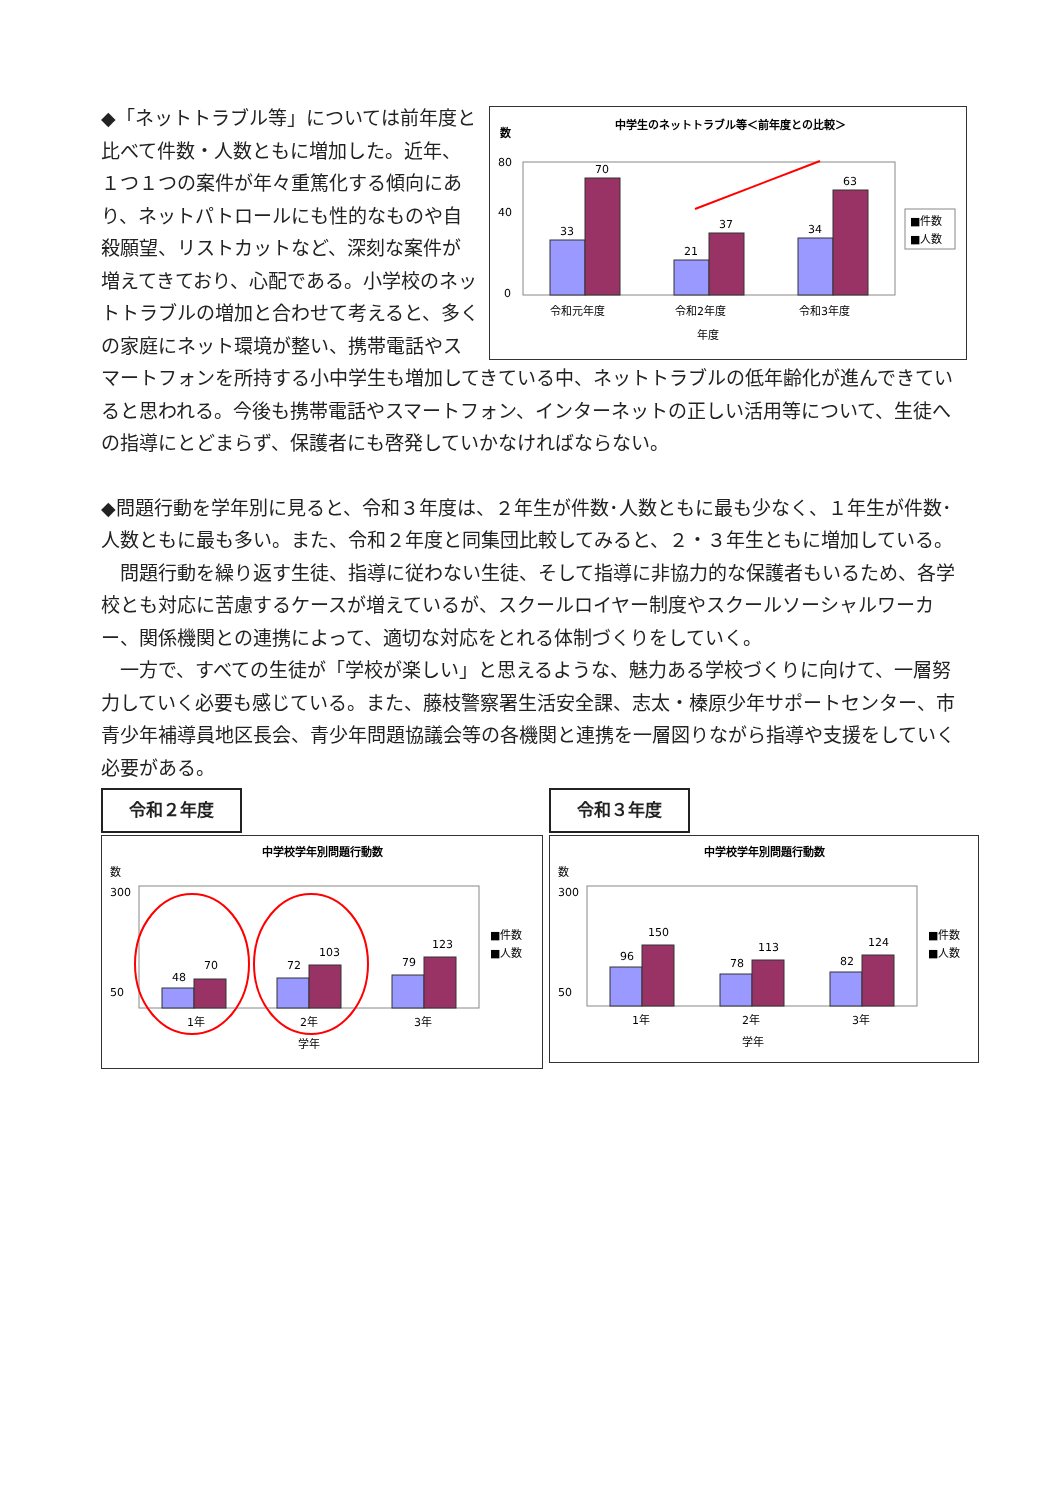中学生のネットトラブル等＜前年度との比較＞
数
80
40
0
33
70
21
37
34
63
令和元年度
令和2年度
令和3年度
年度
■件数
■人数
◆「ネットトラブル等」については前年度と比べて件数・人数ともに増加した。近年、１つ１つの案件が年々重篤化する傾向にあり、ネットパトロールにも性的なものや自殺願望、リストカットなど、深刻な案件が増えてきており、心配である。小学校のネットトラブルの増加と合わせて考えると、多くの家庭にネット環境が整い、携帯電話やスマートフォンを所持する小中学生も増加してきている中、ネットトラブルの低年齢化が進んできていると思われる。今後も携帯電話やスマートフォン、インターネットの正しい活用等について、生徒への指導にとどまらず、保護者にも啓発していかなければならない。
◆問題行動を学年別に見ると、令和３年度は、２年生が件数･人数ともに最も少なく、１年生が件数･人数ともに最も多い。また、令和２年度と同集団比較してみると、２・３年生ともに増加している。
　問題行動を繰り返す生徒、指導に従わない生徒、そして指導に非協力的な保護者もいるため、各学校とも対応に苦慮するケースが増えているが、スクールロイヤー制度やスクールソーシャルワーカー、関係機関との連携によって、適切な対応をとれる体制づくりをしていく。
　一方で、すべての生徒が「学校が楽しい」と思えるような、魅力ある学校づくりに向けて、一層努力していく必要も感じている。また、藤枝警察署生活安全課、志太・榛原少年サポートセンター、市青少年補導員地区長会、青少年問題協議会等の各機関と連携を一層図りながら指導や支援をしていく必要がある。
令和２年度
中学校学年別問題行動数
数
300
50
48
70
72
103
79
123
1年
2年
3年
学年
■件数
■人数
令和３年度
中学校学年別問題行動数
数
300
50
96
150
78
113
82
124
1年
2年
3年
学年
■件数
■人数